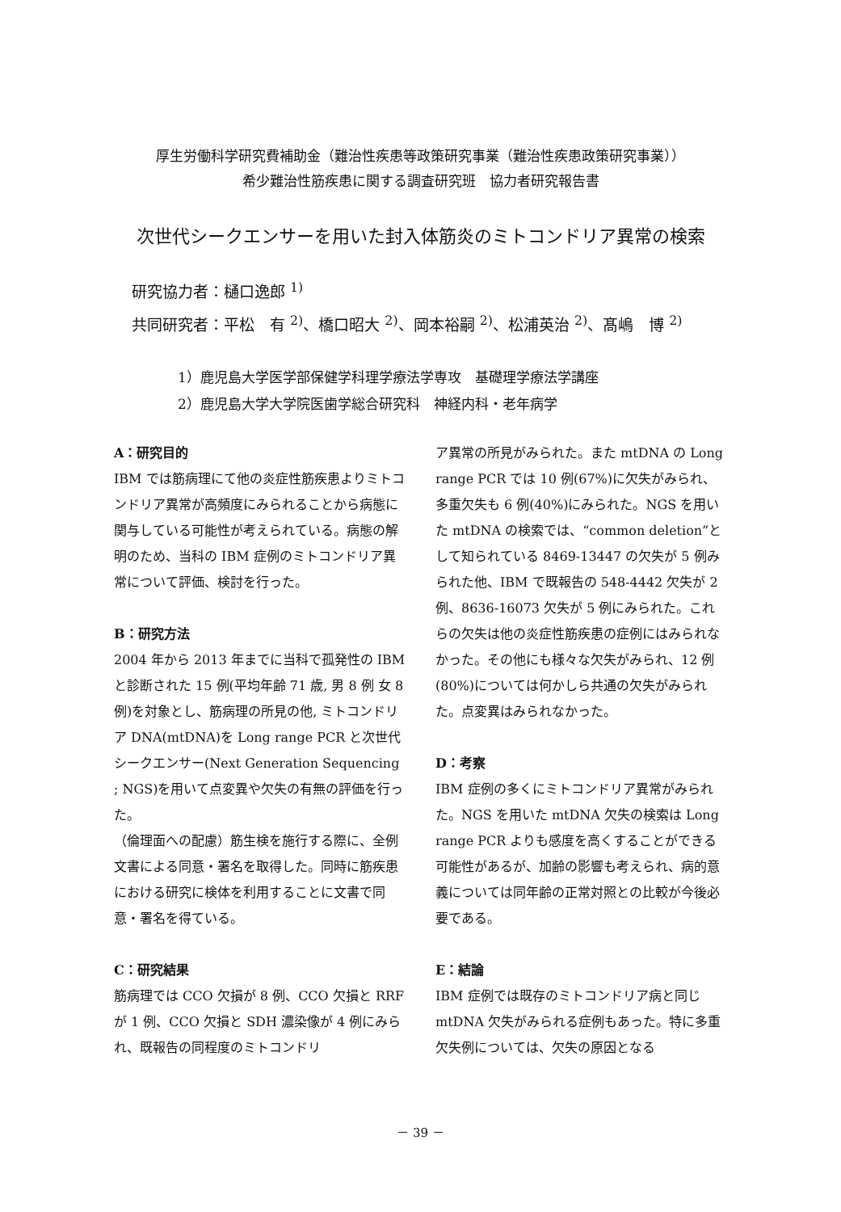厚生労働科学研究費補助金（難治性疾患等政策研究事業（難治性疾患政策研究事業））
希少難治性筋疾患に関する調査研究班　協力者研究報告書
次世代シークエンサーを用いた封入体筋炎のミトコンドリア異常の検索
研究協力者：樋口逸郎 <sup>1)</sup>
共同研究者：平松　有 <sup>2)</sup>、橋口昭大 <sup>2)</sup>、岡本裕嗣 <sup>2)</sup>、松浦英治 <sup>2)</sup>、髙嶋　博 <sup>2)</sup>
1）鹿児島大学医学部保健学科理学療法学専攻　基礎理学療法学講座
2）鹿児島大学大学院医歯学総合研究科　神経内科・老年病学
A：研究目的
IBM では筋病理にて他の炎症性筋疾患よりミトコンドリア異常が高頻度にみられることから病態に関与している可能性が考えられている。病態の解明のため、当科の IBM 症例のミトコンドリア異常について評価、検討を行った。
B：研究方法
2004 年から 2013 年までに当科で孤発性の IBM と診断された 15 例(平均年齢 71 歳, 男 8 例 女 8 例)を対象とし、筋病理の所見の他, ミトコンドリア DNA(mtDNA)を Long range PCR と次世代シークエンサー(Next Generation Sequencing ; NGS)を用いて点変異や欠失の有無の評価を行った。
（倫理面への配慮）筋生検を施行する際に、全例文書による同意・署名を取得した。同時に筋疾患における研究に検体を利用することに文書で同意・署名を得ている。
C：研究結果
筋病理では CCO 欠損が 8 例、CCO 欠損と RRF が 1 例、CCO 欠損と SDH 濃染像が 4 例にみられ、既報告の同程度のミトコンドリ
ア異常の所見がみられた。また mtDNA の Long range PCR では 10 例(67%)に欠失がみられ、多重欠失も 6 例(40%)にみられた。NGS を用いた mtDNA の検索では、“common deletion”として知られている 8469-13447 の欠失が 5 例みられた他、IBM で既報告の 548-4442 欠失が 2 例、8636-16073 欠失が 5 例にみられた。これらの欠失は他の炎症性筋疾患の症例にはみられなかった。その他にも様々な欠失がみられ、12 例(80%)については何かしら共通の欠失がみられた。点変異はみられなかった。
D：考察
IBM 症例の多くにミトコンドリア異常がみられた。NGS を用いた mtDNA 欠失の検索は Long range PCR よりも感度を高くすることができる可能性があるが、加齢の影響も考えられ、病的意義については同年齢の正常対照との比較が今後必要である。
E：結論
IBM 症例では既存のミトコンドリア病と同じ mtDNA 欠失がみられる症例もあった。特に多重欠失例については、欠失の原因となる
－ 39 －